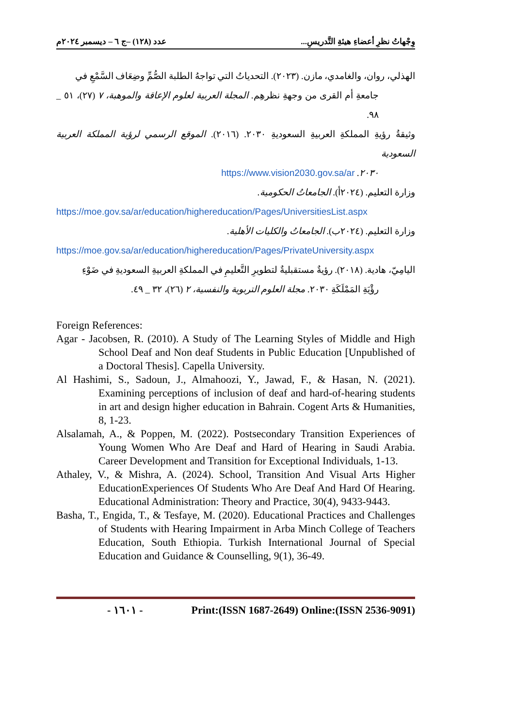وِجْهاتُ نظرِ أعضاءِ هيئةِ التَّدريسِ... عدد (١٢٨) –ج ٦ – ديسمبر ٢٠٢٤م
الهذلي، روان، والغامدي، مازن. (٢٠٢٣). التحدياتُ التي تواجهُ الطلبة الصُّمِّ وضِعَاف السَّمْعِ في
جامعةِ أم القرى من وجهةِ نظرهِم. المجلة العربية لعلوم الإعاقة والموهبة، ٧ (٢٧)، ٥١ _ ٩٨.
وثيقةُ رؤيةِ المملكةِ العربيةِ السعوديةِ ٢٠٣٠. (٢٠١٦). الموقع الرسمي لرؤية المملكة العربية السعودية
٢٠٣٠. https://www.vision2030.gov.sa/ar
وزارة التعليم. (٢٠٢٤أ). الجامعاتُ الحكومية.
https://moe.gov.sa/ar/education/highereducation/Pages/UniversitiesList.aspx
وزارة التعليم. (٢٠٢٤ب). الجامعاتُ والكليات الأهلية.
https://moe.gov.sa/ar/education/highereducation/Pages/PrivateUniversity.aspx
اليامِيّ، هادية. (٢٠١٨). رؤيةٌ مستقبليةٌ لتطويرِ التَّعليمِ في المملكةِ العربيةِ السعوديةِ في ضَوْءِ
رؤْيَةِ المَمْلَكَةِ ٢٠٣٠. مجلة العلوم التربوية والنفسية، ٢ (٢٦)، ٣٢ _ ٤٩.
Foreign References:
Agar - Jacobsen, R. (2010). A Study of The Learning Styles of Middle and High School Deaf and Non deaf Students in Public Education [Unpublished of a Doctoral Thesis]. Capella University.
Al Hashimi, S., Sadoun, J., Almahoozi, Y., Jawad, F., & Hasan, N. (2021). Examining perceptions of inclusion of deaf and hard-of-hearing students in art and design higher education in Bahrain. Cogent Arts & Humanities, 8, 1-23.
Alsalamah, A., & Poppen, M. (2022). Postsecondary Transition Experiences of Young Women Who Are Deaf and Hard of Hearing in Saudi Arabia. Career Development and Transition for Exceptional Individuals, 1-13.
Athaley, V., & Mishra, A. (2024). School, Transition And Visual Arts Higher EducationExperiences Of Students Who Are Deaf And Hard Of Hearing. Educational Administration: Theory and Practice, 30(4), 9433-9443.
Basha, T., Engida, T., & Tesfaye, M. (2020). Educational Practices and Challenges of Students with Hearing Impairment in Arba Minch College of Teachers Education, South Ethiopia. Turkish International Journal of Special Education and Guidance & Counselling, 9(1), 36-49.
- ١٦٠١ - Print:(ISSN 1687-2649) Online:(ISSN 2536-9091)